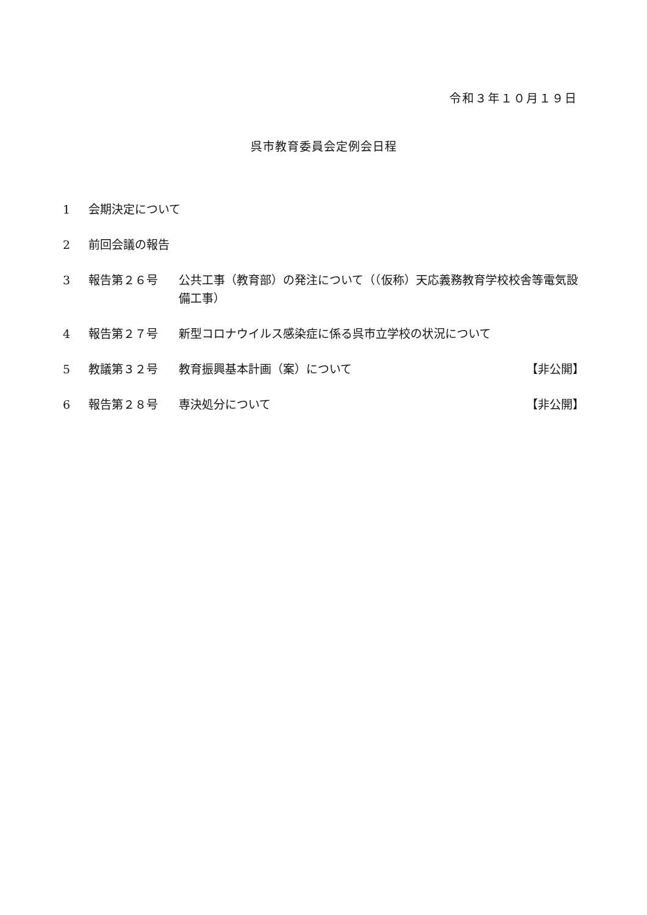令和３年１０月１９日
呉市教育委員会定例会日程
1 会期決定について
2 前回会議の報告
3 報告第２６号 公共工事（教育部）の発注について（（仮称）天応義務教育学校校舎等電気設備工事）
4 報告第２７号 新型コロナウイルス感染症に係る呉市立学校の状況について
5 教議第３２号 教育振興基本計画（案）について 【非公開】
6 報告第２８号 専決処分について 【非公開】